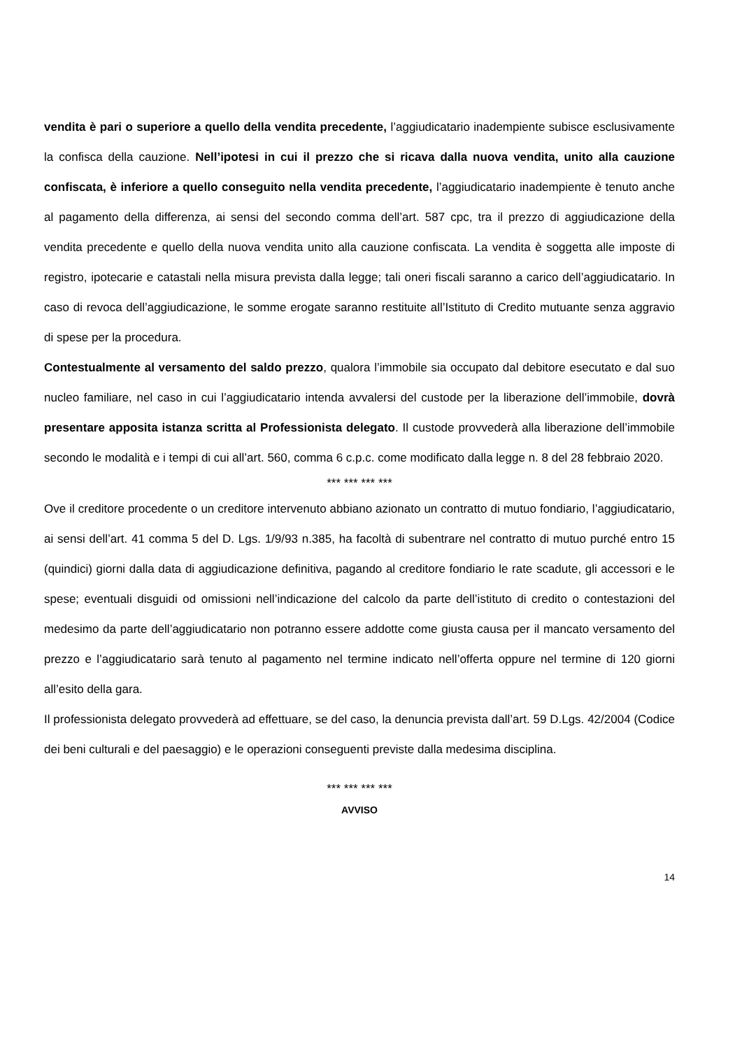vendita è pari o superiore a quello della vendita precedente, l’aggiudicatario inadempiente subisce esclusivamente la confisca della cauzione. Nell’ipotesi in cui il prezzo che si ricava dalla nuova vendita, unito alla cauzione confiscata, è inferiore a quello conseguito nella vendita precedente, l’aggiudicatario inadempiente è tenuto anche al pagamento della differenza, ai sensi del secondo comma dell’art. 587 cpc, tra il prezzo di aggiudicazione della vendita precedente e quello della nuova vendita unito alla cauzione confiscata. La vendita è soggetta alle imposte di registro, ipotecarie e catastali nella misura prevista dalla legge; tali oneri fiscali saranno a carico dell’aggiudicatario. In caso di revoca dell’aggiudicazione, le somme erogate saranno restituite all’Istituto di Credito mutuante senza aggravio di spese per la procedura.
Contestualmente al versamento del saldo prezzo, qualora l’immobile sia occupato dal debitore esecutato e dal suo nucleo familiare, nel caso in cui l’aggiudicatario intenda avvalersi del custode per la liberazione dell’immobile, dovrà presentare apposita istanza scritta al Professionista delegato. Il custode provvederà alla liberazione dell’immobile secondo le modalità e i tempi di cui all’art. 560, comma 6 c.p.c. come modificato dalla legge n. 8 del 28 febbraio 2020.
*** *** *** ***
Ove il creditore procedente o un creditore intervenuto abbiano azionato un contratto di mutuo fondiario, l’aggiudicatario, ai sensi dell’art. 41 comma 5 del D. Lgs. 1/9/93 n.385, ha facoltà di subentrare nel contratto di mutuo purché entro 15 (quindici) giorni dalla data di aggiudicazione definitiva, pagando al creditore fondiario le rate scadute, gli accessori e le spese; eventuali disguidi od omissioni nell’indicazione del calcolo da parte dell’istituto di credito o contestazioni del medesimo da parte dell’aggiudicatario non potranno essere addotte come giusta causa per il mancato versamento del prezzo e l’aggiudicatario sarà tenuto al pagamento nel termine indicato nell’offerta oppure nel termine di 120 giorni all’esito della gara.
Il professionista delegato provvederà ad effettuare, se del caso, la denuncia prevista dall’art. 59 D.Lgs. 42/2004 (Codice dei beni culturali e del paesaggio) e le operazioni conseguenti previste dalla medesima disciplina.
*** *** *** ***
AVVISO
14